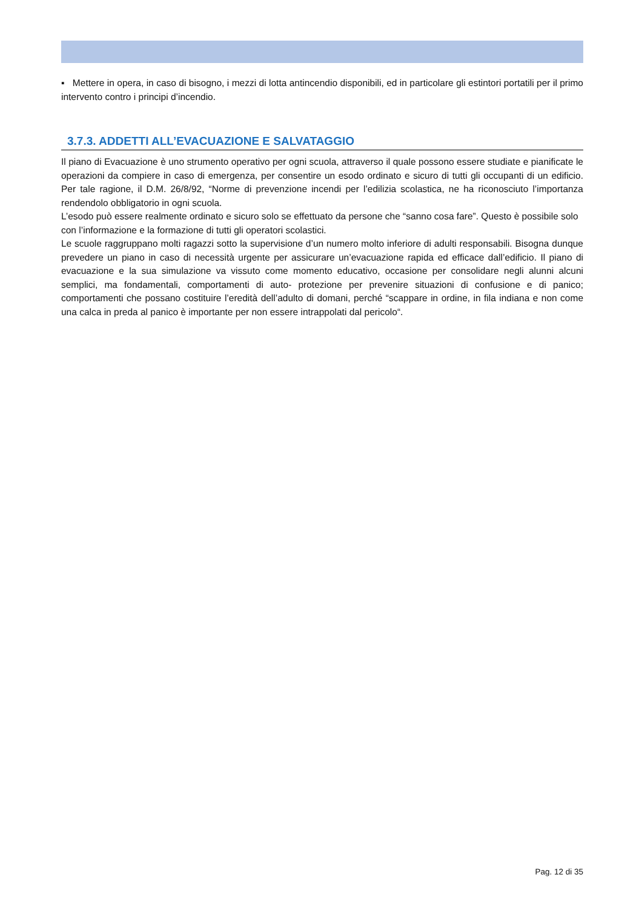▪ Mettere in opera, in caso di bisogno, i mezzi di lotta antincendio disponibili, ed in particolare gli estintori portatili per il primo intervento contro i principi d’incendio.
3.7.3. ADDETTI ALL’EVACUAZIONE E SALVATAGGIO
Il piano di Evacuazione è uno strumento operativo per ogni scuola, attraverso il quale possono essere studiate e pianificate le operazioni da compiere in caso di emergenza, per consentire un esodo ordinato e sicuro di tutti gli occupanti di un edificio. Per tale ragione, il D.M. 26/8/92, “Norme di prevenzione incendi per l’edilizia scolastica, ne ha riconosciuto l’importanza rendendolo obbligatorio in ogni scuola.
L’esodo può essere realmente ordinato e sicuro solo se effettuato da persone che “sanno cosa fare”. Questo è possibile solo con l’informazione e la formazione di tutti gli operatori scolastici.
Le scuole raggruppano molti ragazzi sotto la supervisione d’un numero molto inferiore di adulti responsabili. Bisogna dunque prevedere un piano in caso di necessità urgente per assicurare un’evacuazione rapida ed efficace dall’edificio. Il piano di evacuazione e la sua simulazione va vissuto come momento educativo, occasione per consolidare negli alunni alcuni semplici, ma fondamentali, comportamenti di auto- protezione per prevenire situazioni di confusione e di panico; comportamenti che possano costituire l’eredità dell’adulto di domani, perché “scappare in ordine, in fila indiana e non come una calca in preda al panico è importante per non essere intrappolati dal pericolo“.
Pag. 12 di 35